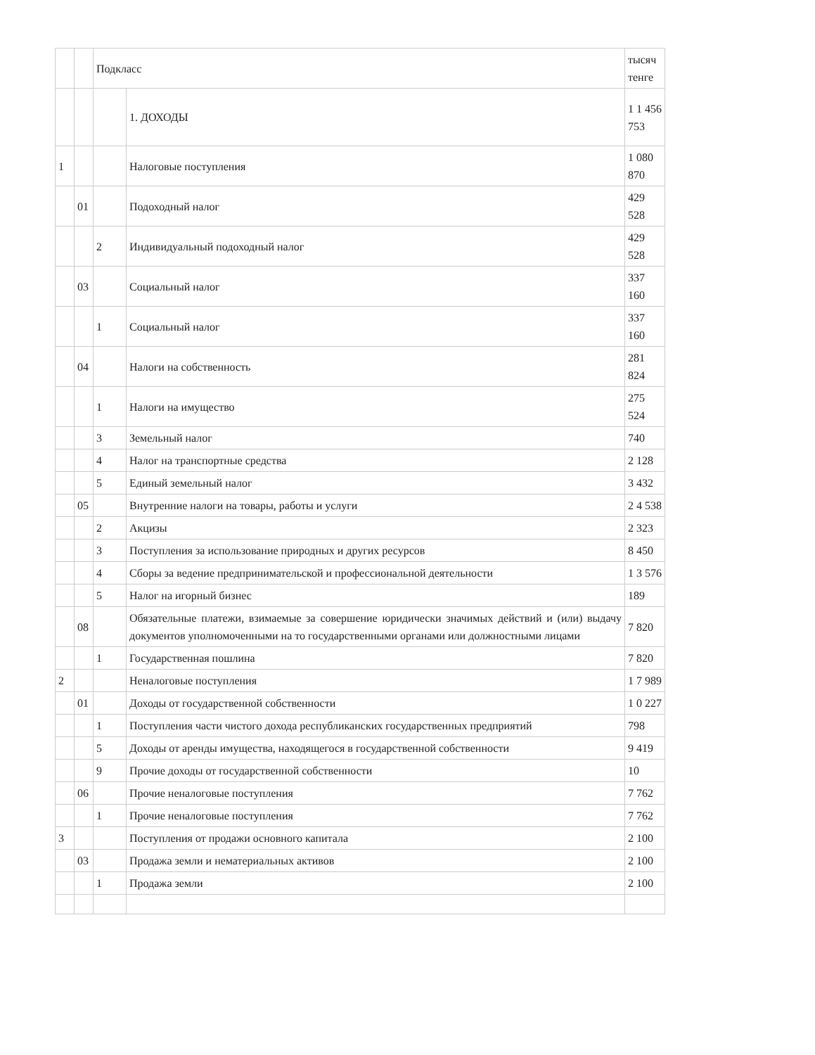| | | Подкласс | | тысяч тенге |
| | | | 1. ДОХОДЫ | 1 1 456 753 |
| 1 | | | Налоговые поступления | 1 080 870 |
| | 01 | | Подоходный налог | 429 528 |
| | | 2 | Индивидуальный подоходный налог | 429 528 |
| | 03 | | Социальный налог | 337 160 |
| | | 1 | Социальный налог | 337 160 |
| | 04 | | Налоги на собственность | 281 824 |
| | | 1 | Налоги на имущество | 275 524 |
| | | 3 | Земельный налог | 740 |
| | | 4 | Налог на транспортные средства | 2 128 |
| | | 5 | Единый земельный налог | 3 432 |
| | 05 | | Внутренние налоги на товары, работы и услуги | 2 4 538 |
| | | 2 | Акцизы | 2 323 |
| | | 3 | Поступления за использование природных и других ресурсов | 8 450 |
| | | 4 | Сборы за ведение предпринимательской и профессиональной деятельности | 1 3 576 |
| | | 5 | Налог на игорный бизнес | 189 |
| | 08 | | Обязательные платежи, взимаемые за совершение юридически значимых действий и (или) выдачу документов уполномоченными на то государственными органами или должностными лицами | 7 820 |
| | | 1 | Государственная пошлина | 7 820 |
| 2 | | | Неналоговые поступления | 1 7 989 |
| | 01 | | Доходы от государственной собственности | 1 0 227 |
| | | 1 | Поступления части чистого дохода республиканских государственных предприятий | 798 |
| | | 5 | Доходы от аренды имущества, находящегося в государственной собственности | 9 419 |
| | | 9 | Прочие доходы от государственной собственности | 10 |
| | 06 | | Прочие неналоговые поступления | 7 762 |
| | | 1 | Прочие неналоговые поступления | 7 762 |
| 3 | | | Поступления от продажи основного капитала | 2 100 |
| | 03 | | Продажа земли и нематериальных активов | 2 100 |
| | | 1 | Продажа земли | 2 100 |